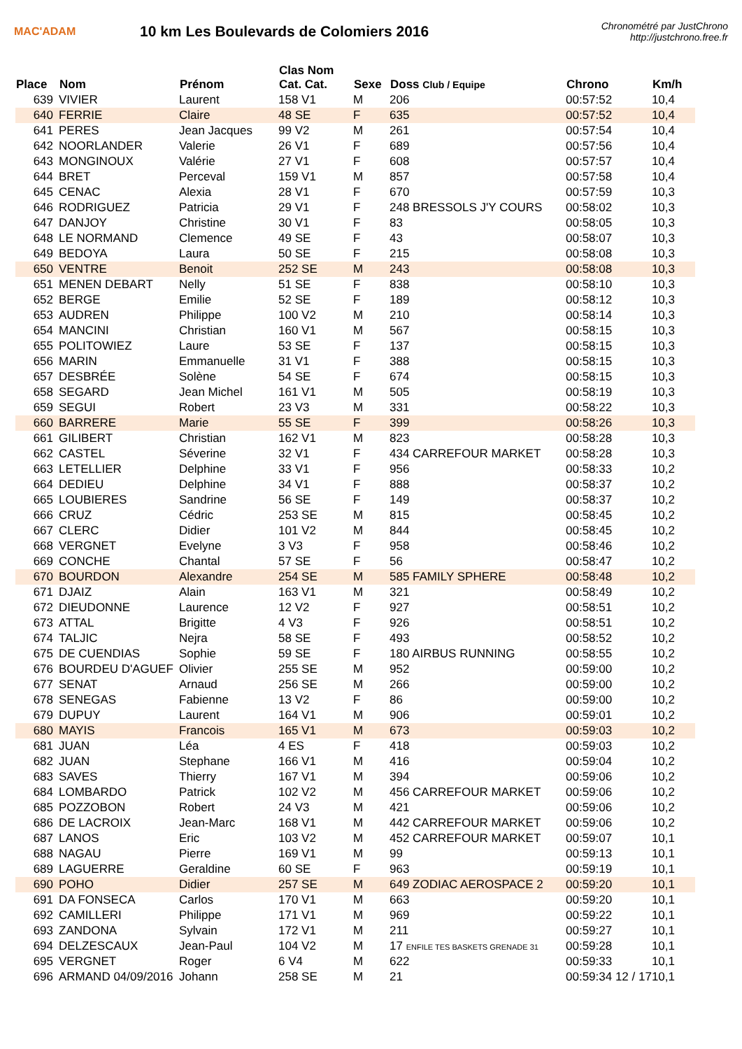MAC'ADAM
10 km Les Boulevards de Colomiers 2016
Chronométré par JustChrono
http://justchrono.free.fr
| Place | Nom | Prénom | Clas Nom Cat. Cat. | Sexe | Doss Club / Equipe | Chrono | Km/h |
| --- | --- | --- | --- | --- | --- | --- | --- |
| 639 | VIVIER | Laurent | 158 V1 | M | 206 | 00:57:52 | 10,4 |
| 640 | FERRIE | Claire | 48 SE | F | 635 | 00:57:52 | 10,4 |
| 641 | PERES | Jean Jacques | 99 V2 | M | 261 | 00:57:54 | 10,4 |
| 642 | NOORLANDER | Valerie | 26 V1 | F | 689 | 00:57:56 | 10,4 |
| 643 | MONGINOUX | Valérie | 27 V1 | F | 608 | 00:57:57 | 10,4 |
| 644 | BRET | Perceval | 159 V1 | M | 857 | 00:57:58 | 10,4 |
| 645 | CENAC | Alexia | 28 V1 | F | 670 | 00:57:59 | 10,3 |
| 646 | RODRIGUEZ | Patricia | 29 V1 | F | 248 BRESSOLS J'Y COURS | 00:58:02 | 10,3 |
| 647 | DANJOY | Christine | 30 V1 | F | 83 | 00:58:05 | 10,3 |
| 648 | LE NORMAND | Clemence | 49 SE | F | 43 | 00:58:07 | 10,3 |
| 649 | BEDOYA | Laura | 50 SE | F | 215 | 00:58:08 | 10,3 |
| 650 | VENTRE | Benoit | 252 SE | M | 243 | 00:58:08 | 10,3 |
| 651 | MENEN DEBART | Nelly | 51 SE | F | 838 | 00:58:10 | 10,3 |
| 652 | BERGE | Emilie | 52 SE | F | 189 | 00:58:12 | 10,3 |
| 653 | AUDREN | Philippe | 100 V2 | M | 210 | 00:58:14 | 10,3 |
| 654 | MANCINI | Christian | 160 V1 | M | 567 | 00:58:15 | 10,3 |
| 655 | POLITOWIEZ | Laure | 53 SE | F | 137 | 00:58:15 | 10,3 |
| 656 | MARIN | Emmanuelle | 31 V1 | F | 388 | 00:58:15 | 10,3 |
| 657 | DESBRÉE | Solène | 54 SE | F | 674 | 00:58:15 | 10,3 |
| 658 | SEGARD | Jean Michel | 161 V1 | M | 505 | 00:58:19 | 10,3 |
| 659 | SEGUI | Robert | 23 V3 | M | 331 | 00:58:22 | 10,3 |
| 660 | BARRERE | Marie | 55 SE | F | 399 | 00:58:26 | 10,3 |
| 661 | GILIBERT | Christian | 162 V1 | M | 823 | 00:58:28 | 10,3 |
| 662 | CASTEL | Séverine | 32 V1 | F | 434 CARREFOUR MARKET | 00:58:28 | 10,3 |
| 663 | LETELLIER | Delphine | 33 V1 | F | 956 | 00:58:33 | 10,2 |
| 664 | DEDIEU | Delphine | 34 V1 | F | 888 | 00:58:37 | 10,2 |
| 665 | LOUBIERES | Sandrine | 56 SE | F | 149 | 00:58:37 | 10,2 |
| 666 | CRUZ | Cédric | 253 SE | M | 815 | 00:58:45 | 10,2 |
| 667 | CLERC | Didier | 101 V2 | M | 844 | 00:58:45 | 10,2 |
| 668 | VERGNET | Evelyne | 3 V3 | F | 958 | 00:58:46 | 10,2 |
| 669 | CONCHE | Chantal | 57 SE | F | 56 | 00:58:47 | 10,2 |
| 670 | BOURDON | Alexandre | 254 SE | M | 585 FAMILY SPHERE | 00:58:48 | 10,2 |
| 671 | DJAIZ | Alain | 163 V1 | M | 321 | 00:58:49 | 10,2 |
| 672 | DIEUDONNE | Laurence | 12 V2 | F | 927 | 00:58:51 | 10,2 |
| 673 | ATTAL | Brigitte | 4 V3 | F | 926 | 00:58:51 | 10,2 |
| 674 | TALJIC | Nejra | 58 SE | F | 493 | 00:58:52 | 10,2 |
| 675 | DE CUENDIAS | Sophie | 59 SE | F | 180 AIRBUS RUNNING | 00:58:55 | 10,2 |
| 676 | BOURDEU D'AGUEF | Olivier | 255 SE | M | 952 | 00:59:00 | 10,2 |
| 677 | SENAT | Arnaud | 256 SE | M | 266 | 00:59:00 | 10,2 |
| 678 | SENEGAS | Fabienne | 13 V2 | F | 86 | 00:59:00 | 10,2 |
| 679 | DUPUY | Laurent | 164 V1 | M | 906 | 00:59:01 | 10,2 |
| 680 | MAYIS | Francois | 165 V1 | M | 673 | 00:59:03 | 10,2 |
| 681 | JUAN | Léa | 4 ES | F | 418 | 00:59:03 | 10,2 |
| 682 | JUAN | Stephane | 166 V1 | M | 416 | 00:59:04 | 10,2 |
| 683 | SAVES | Thierry | 167 V1 | M | 394 | 00:59:06 | 10,2 |
| 684 | LOMBARDO | Patrick | 102 V2 | M | 456 CARREFOUR MARKET | 00:59:06 | 10,2 |
| 685 | POZZOBON | Robert | 24 V3 | M | 421 | 00:59:06 | 10,2 |
| 686 | DE LACROIX | Jean-Marc | 168 V1 | M | 442 CARREFOUR MARKET | 00:59:06 | 10,2 |
| 687 | LANOS | Eric | 103 V2 | M | 452 CARREFOUR MARKET | 00:59:07 | 10,1 |
| 688 | NAGAU | Pierre | 169 V1 | M | 99 | 00:59:13 | 10,1 |
| 689 | LAGUERRE | Geraldine | 60 SE | F | 963 | 00:59:19 | 10,1 |
| 690 | POHO | Didier | 257 SE | M | 649 ZODIAC AEROSPACE 2 | 00:59:20 | 10,1 |
| 691 | DA FONSECA | Carlos | 170 V1 | M | 663 | 00:59:20 | 10,1 |
| 692 | CAMILLERI | Philippe | 171 V1 | M | 969 | 00:59:22 | 10,1 |
| 693 | ZANDONA | Sylvain | 172 V1 | M | 211 | 00:59:27 | 10,1 |
| 694 | DELZESCAUX | Jean-Paul | 104 V2 | M | 17 ENFILE TES BASKETS GRENADE 31 | 00:59:28 | 10,1 |
| 695 | VERGNET | Roger | 6 V4 | M | 622 | 00:59:33 | 10,1 |
| 696 | ARMAND 04/09/2016 | Johann | 258 SE | M | 21 | 00:59:34 12 / 17 | 10,1 |